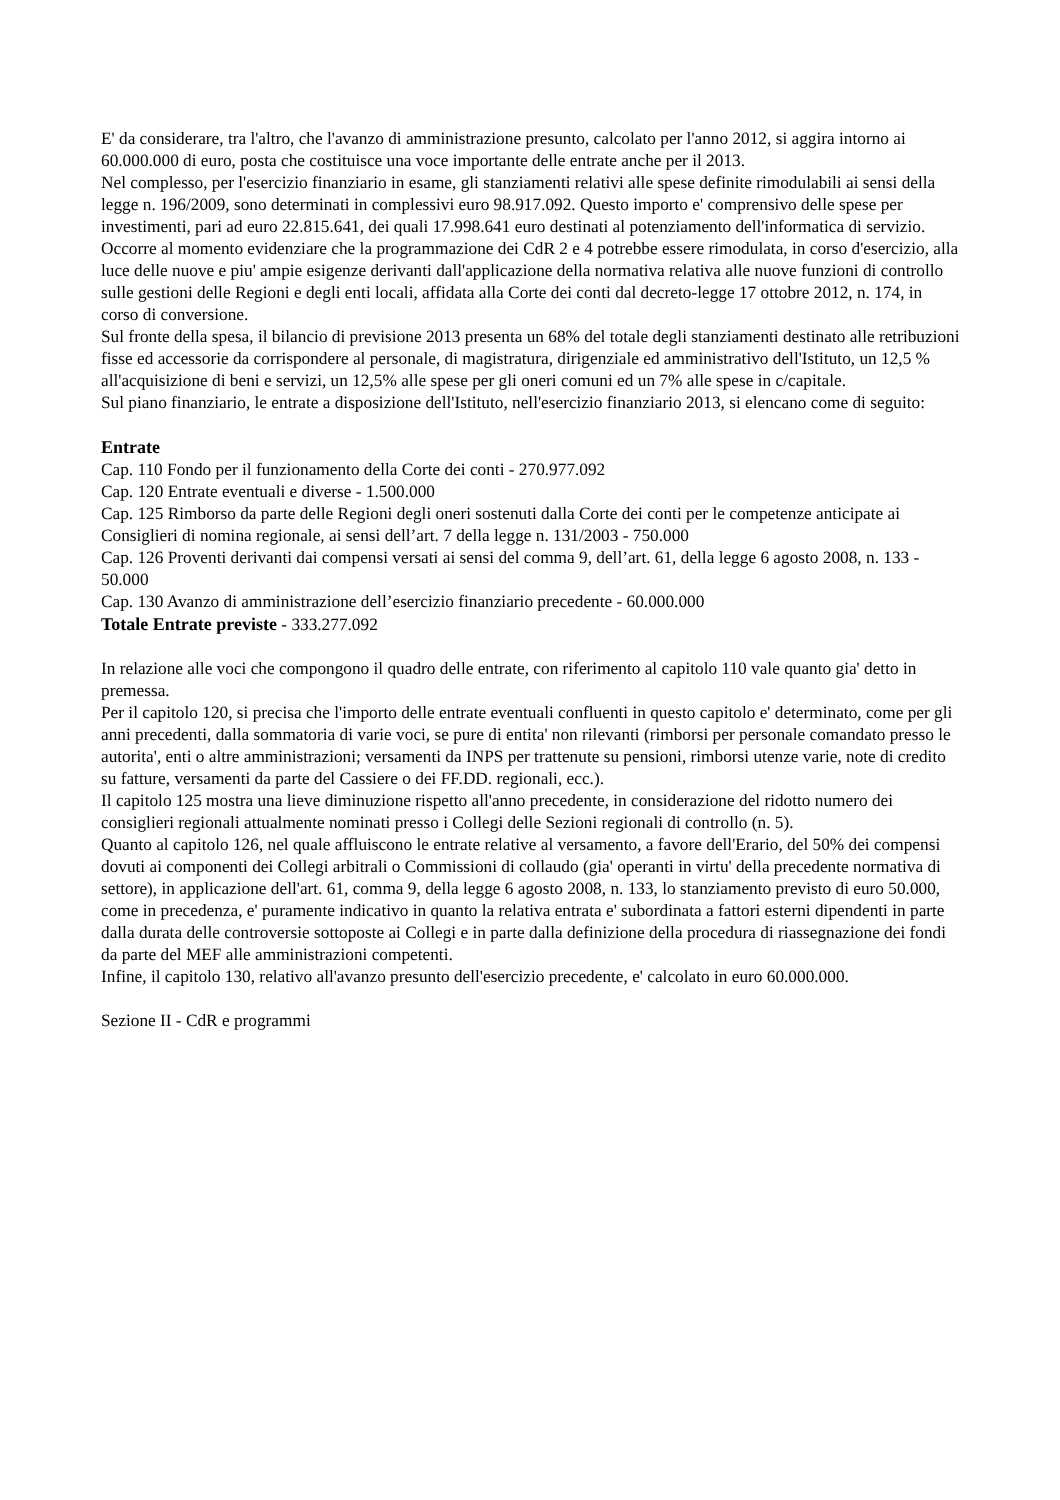E' da considerare, tra l'altro, che l'avanzo di amministrazione presunto, calcolato per l'anno 2012, si aggira intorno ai 60.000.000 di euro, posta che costituisce una voce importante delle entrate anche per il 2013.
Nel complesso, per l'esercizio finanziario in esame, gli stanziamenti relativi alle spese definite rimodulabili ai sensi della legge n. 196/2009, sono determinati in complessivi euro 98.917.092. Questo importo e' comprensivo delle spese per investimenti, pari ad euro 22.815.641, dei quali 17.998.641 euro destinati al potenziamento dell'informatica di servizio.
Occorre al momento evidenziare che la programmazione dei CdR 2 e 4 potrebbe essere rimodulata, in corso d'esercizio, alla luce delle nuove e piu' ampie esigenze derivanti dall'applicazione della normativa relativa alle nuove funzioni di controllo sulle gestioni delle Regioni e degli enti locali, affidata alla Corte dei conti dal decreto-legge 17 ottobre 2012, n. 174, in corso di conversione.
Sul fronte della spesa, il bilancio di previsione 2013 presenta un 68% del totale degli stanziamenti destinato alle retribuzioni fisse ed accessorie da corrispondere al personale, di magistratura, dirigenziale ed amministrativo dell'Istituto, un 12,5 % all'acquisizione di beni e servizi, un 12,5% alle spese per gli oneri comuni ed un 7% alle spese in c/capitale.
Sul piano finanziario, le entrate a disposizione dell'Istituto, nell'esercizio finanziario 2013, si elencano come di seguito:
Entrate
Cap. 110 Fondo per il funzionamento della Corte dei conti - 270.977.092
Cap. 120 Entrate eventuali e diverse - 1.500.000
Cap. 125 Rimborso da parte delle Regioni degli oneri sostenuti dalla Corte dei conti per le competenze anticipate ai Consiglieri di nomina regionale, ai sensi dell’art. 7 della legge n. 131/2003 - 750.000
Cap. 126 Proventi derivanti dai compensi versati ai sensi del comma 9, dell’art. 61, della legge 6 agosto 2008, n. 133 - 50.000
Cap. 130 Avanzo di amministrazione dell’esercizio finanziario precedente - 60.000.000
Totale Entrate previste - 333.277.092
In relazione alle voci che compongono il quadro delle entrate, con riferimento al capitolo 110 vale quanto gia' detto in premessa.
Per il capitolo 120, si precisa che l'importo delle entrate eventuali confluenti in questo capitolo e' determinato, come per gli anni precedenti, dalla sommatoria di varie voci, se pure di entita' non rilevanti (rimborsi per personale comandato presso le autorita', enti o altre amministrazioni; versamenti da INPS per trattenute su pensioni, rimborsi utenze varie, note di credito su fatture, versamenti da parte del Cassiere o dei FF.DD. regionali, ecc.).
Il capitolo 125 mostra una lieve diminuzione rispetto all'anno precedente, in considerazione del ridotto numero dei consiglieri regionali attualmente nominati presso i Collegi delle Sezioni regionali di controllo (n. 5).
Quanto al capitolo 126, nel quale affluiscono le entrate relative al versamento, a favore dell'Erario, del 50% dei compensi dovuti ai componenti dei Collegi arbitrali o Commissioni di collaudo (gia' operanti in virtu' della precedente normativa di settore), in applicazione dell'art. 61, comma 9, della legge 6 agosto 2008, n. 133, lo stanziamento previsto di euro 50.000, come in precedenza, e' puramente indicativo in quanto la relativa entrata e' subordinata a fattori esterni dipendenti in parte dalla durata delle controversie sottoposte ai Collegi e in parte dalla definizione della procedura di riassegnazione dei fondi da parte del MEF alle amministrazioni competenti.
Infine, il capitolo 130, relativo all'avanzo presunto dell'esercizio precedente, e' calcolato in euro 60.000.000.
Sezione II - CdR e programmi